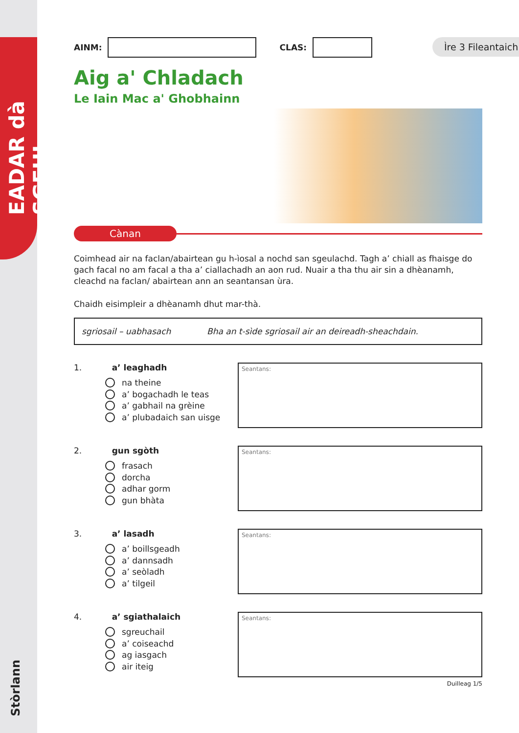EADAR dà SGEUL
Stòrlann
Ìre 3 Fileantaich
AINM:
CLAS:
Aig a' Chladach
Le Iain Mac a' Ghobhainn
Cànan
Coimhead air na faclan/abairtean gu h-ìosal a nochd san sgeulachd. Tagh a’ chiall as fhaisge do gach facal no am facal a tha a’ ciallachadh an aon rud. Nuair a tha thu air sin a dhèanamh, cleachd na faclan/ abairtean ann an seantansan ùra.
Chaidh eisimpleir a dhèanamh dhut mar-thà.
sgriosail – uabhasach Bha an t-sìde sgriosail air an deireadh-sheachdain.
1. a’ leaghadh
na theine
a’ bogachadh le teas
a’ gabhail na grèine
a’ plubadaich san uisge
Seantans:
2. gun sgòth
frasach
dorcha
adhar gorm
gun bhàta
Seantans:
3. a’ lasadh
a’ boillsgeadh
a’ dannsadh
a’ seòladh
a’ tilgeil
Seantans:
4. a’ sgiathalaich
sgreuchail
a’ coiseachd
ag iasgach
air iteig
Seantans:
Duilleag 1/5